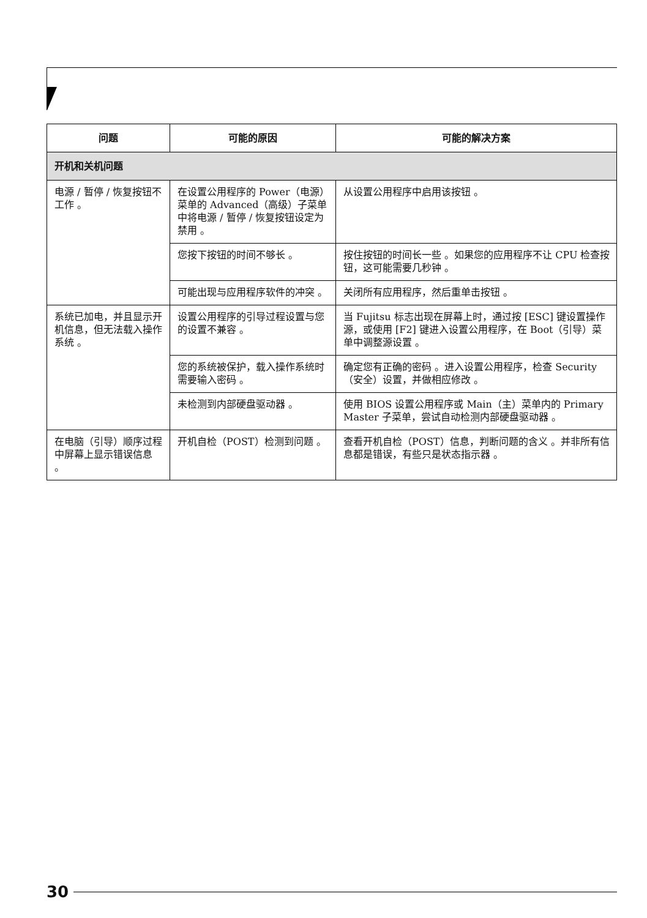| 问题 | 可能的原因 | 可能的解决方案 |
| --- | --- | --- |
| 开机和关机问题 | | |
| 电源 / 暂停 / 恢复按钮不工作 。 | 在设置公用程序的 Power（电源）菜单的 Advanced（高级）子菜单中将电源 / 暂停 / 恢复按钮设定为禁用 。 | 从设置公用程序中启用该按钮 。 |
| | 您按下按钮的时间不够长 。 | 按住按钮的时间长一些 。如果您的应用程序不让 CPU 检查按钮，这可能需要几秒钟 。 |
| | 可能出现与应用程序软件的冲突 。 | 关闭所有应用程序，然后重单击按钮 。 |
| 系统已加电，并且显示开机信息，但无法载入操作系统 。 | 设置公用程序的引导过程设置与您的设置不兼容 。 | 当 Fujitsu 标志出现在屏幕上时，通过按 [ESC] 键设置操作源，或使用 [F2] 键进入设置公用程序，在 Boot（引导）菜单中调整源设置 。 |
| | 您的系统被保护，载入操作系统时需要输入密码 。 | 确定您有正确的密码 。进入设置公用程序，检查 Security（安全）设置，并做相应修改 。 |
| | 未检测到内部硬盘驱动器 。 | 使用 BIOS 设置公用程序或 Main（主）菜单内的 Primary Master 子菜单，尝试自动检测内部硬盘驱动器 。 |
| 在电脑（引导）顺序过程中屏幕上显示错误信息 。 | 开机自检（POST）检测到问题 。 | 查看开机自检（POST）信息，判断问题的含义 。并非所有信息都是错误，有些只是状态指示器 。 |
30